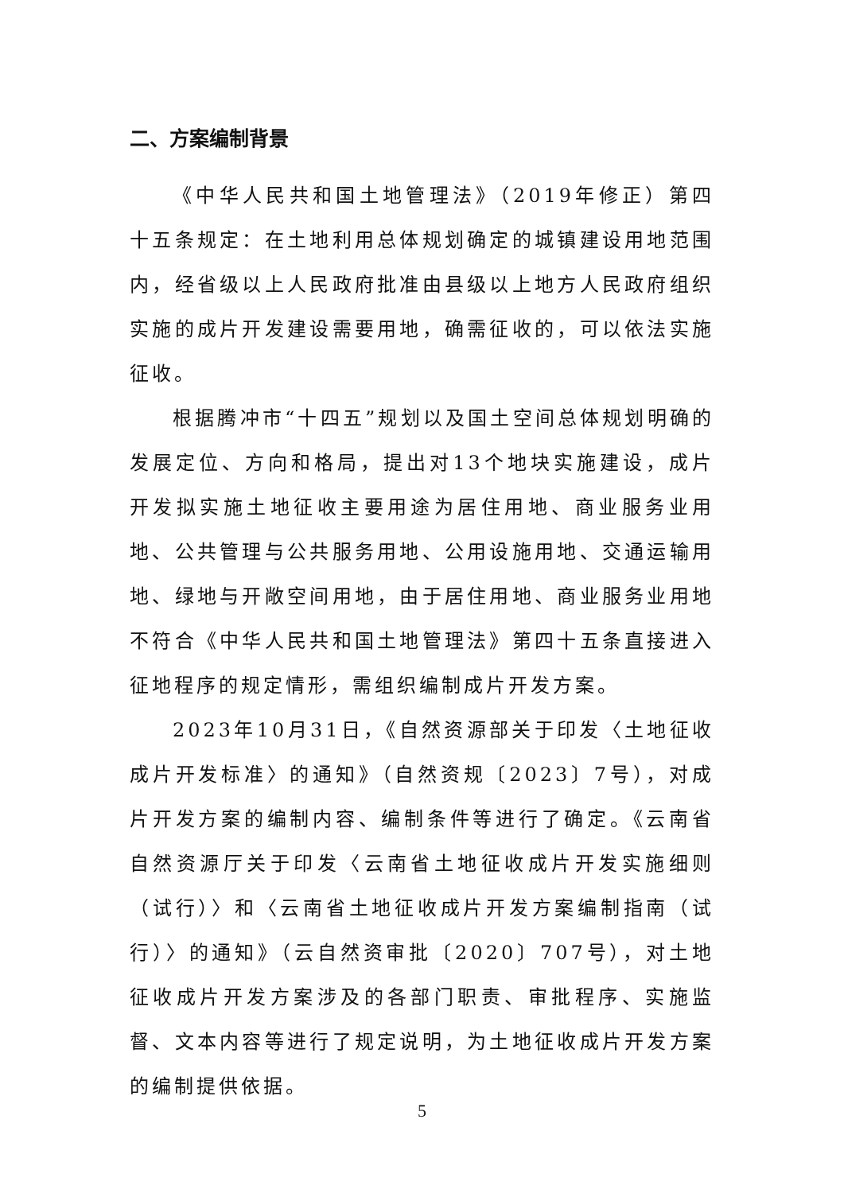二、方案编制背景
《中华人民共和国土地管理法》（2019年修正）第四十五条规定：在土地利用总体规划确定的城镇建设用地范围内，经省级以上人民政府批准由县级以上地方人民政府组织实施的成片开发建设需要用地，确需征收的，可以依法实施征收。
根据腾冲市“十四五”规划以及国土空间总体规划明确的发展定位、方向和格局，提出对13个地块实施建设，成片开发拟实施土地征收主要用途为居住用地、商业服务业用地、公共管理与公共服务用地、公用设施用地、交通运输用地、绿地与开敞空间用地，由于居住用地、商业服务业用地不符合《中华人民共和国土地管理法》第四十五条直接进入征地程序的规定情形，需组织编制成片开发方案。
2023年10月31日，《自然资源部关于印发〈土地征收成片开发标准〉的通知》（自然资规〔2023〕7号），对成片开发方案的编制内容、编制条件等进行了确定。《云南省自然资源厅关于印发〈云南省土地征收成片开发实施细则（试行）〉和〈云南省土地征收成片开发方案编制指南（试行）〉的通知》（云自然资审批〔2020〕707号），对土地征收成片开发方案涉及的各部门职责、审批程序、实施监督、文本内容等进行了规定说明，为土地征收成片开发方案的编制提供依据。
5